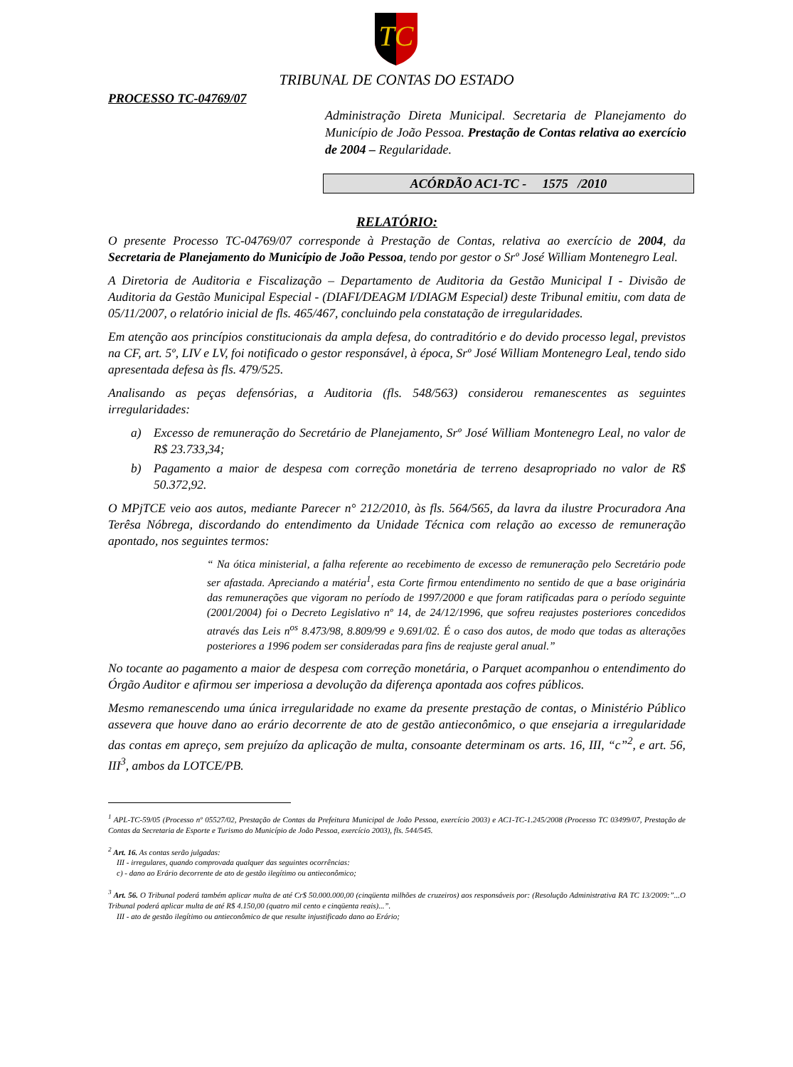TC
TRIBUNAL DE CONTAS DO ESTADO
PROCESSO TC-04769/07
Administração Direta Municipal. Secretaria de Planejamento do Município de João Pessoa. Prestação de Contas relativa ao exercício de 2004 – Regularidade.
ACÓRDÃO AC1-TC - 1575 /2010
RELATÓRIO:
O presente Processo TC-04769/07 corresponde à Prestação de Contas, relativa ao exercício de 2004, da Secretaria de Planejamento do Município de João Pessoa, tendo por gestor o Srº José William Montenegro Leal.
A Diretoria de Auditoria e Fiscalização – Departamento de Auditoria da Gestão Municipal I - Divisão de Auditoria da Gestão Municipal Especial - (DIAFI/DEAGM I/DIAGM Especial) deste Tribunal emitiu, com data de 05/11/2007, o relatório inicial de fls. 465/467, concluindo pela constatação de irregularidades.
Em atenção aos princípios constitucionais da ampla defesa, do contraditório e do devido processo legal, previstos na CF, art. 5º, LIV e LV, foi notificado o gestor responsável, à época, Srº José William Montenegro Leal, tendo sido apresentada defesa às fls. 479/525.
Analisando as peças defensórias, a Auditoria (fls. 548/563) considerou remanescentes as seguintes irregularidades:
a) Excesso de remuneração do Secretário de Planejamento, Srº José William Montenegro Leal, no valor de R$ 23.733,34;
b) Pagamento a maior de despesa com correção monetária de terreno desapropriado no valor de R$ 50.372,92.
O MPjTCE veio aos autos, mediante Parecer n° 212/2010, às fls. 564/565, da lavra da ilustre Procuradora Ana Terêsa Nóbrega, discordando do entendimento da Unidade Técnica com relação ao excesso de remuneração apontado, nos seguintes termos:
“ Na ótica ministerial, a falha referente ao recebimento de excesso de remuneração pelo Secretário pode ser afastada. Apreciando a matéria<sup>1</sup>, esta Corte firmou entendimento no sentido de que a base originária das remunerações que vigoram no período de 1997/2000 e que foram ratificadas para o período seguinte (2001/2004) foi o Decreto Legislativo nº 14, de 24/12/1996, que sofreu reajustes posteriores concedidos através das Leis n<sup>os</sup> 8.473/98, 8.809/99 e 9.691/02. É o caso dos autos, de modo que todas as alterações posteriores a 1996 podem ser consideradas para fins de reajuste geral anual.”
No tocante ao pagamento a maior de despesa com correção monetária, o Parquet acompanhou o entendimento do Órgão Auditor e afirmou ser imperiosa a devolução da diferença apontada aos cofres públicos.
Mesmo remanescendo uma única irregularidade no exame da presente prestação de contas, o Ministério Público assevera que houve dano ao erário decorrente de ato de gestão antieconômico, o que ensejaria a irregularidade das contas em apreço, sem prejuízo da aplicação de multa, consoante determinam os arts. 16, III, “c”<sup>2</sup>, e art. 56, III<sup>3</sup>, ambos da LOTCE/PB.
<sup>1</sup> APL-TC-59/05 (Processo nº 05527/02, Prestação de Contas da Prefeitura Municipal de João Pessoa, exercício 2003) e AC1-TC-1.245/2008 (Processo TC 03499/07, Prestação de Contas da Secretaria de Esporte e Turismo do Município de João Pessoa, exercício 2003), fls. 544/545.
<sup>2</sup> Art. 16. As contas serão julgadas:
III - irregulares, quando comprovada qualquer das seguintes ocorrências:
c) - dano ao Erário decorrente de ato de gestão ilegítimo ou antieconômico;
<sup>3</sup> Art. 56. O Tribunal poderá também aplicar multa de até Cr$ 50.000.000,00 (cinqüenta milhões de cruzeiros) aos responsáveis por: (Resolução Administrativa RA TC 13/2009:”...O Tribunal poderá aplicar multa de até R$ 4.150,00 (quatro mil cento e cinqüenta reais)...”.
III - ato de gestão ilegítimo ou antieconômico de que resulte injustificado dano ao Erário;